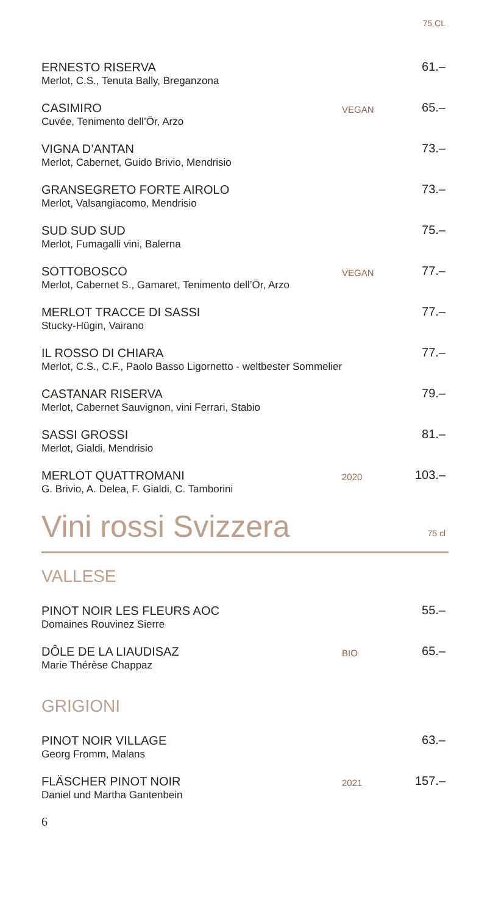75 CL
ERNESTO RISERVA
Merlot, C.S., Tenuta Bally, Breganzona
61.–
CASIMIRO
Cuvée, Tenimento dell’Ör, Arzo
VEGAN
65.–
VIGNA D’ANTAN
Merlot, Cabernet, Guido Brivio, Mendrisio
73.–
GRANSEGRETO FORTE AIROLO
Merlot, Valsangiacomo, Mendrisio
73.–
SUD SUD SUD
Merlot, Fumagalli vini, Balerna
75.–
SOTTOBOSCO
Merlot, Cabernet S., Gamaret, Tenimento dell’Ör, Arzo
VEGAN
77.–
MERLOT TRACCE DI SASSI
Stucky-Hügin, Vairano
77.–
IL ROSSO DI CHIARA
Merlot, C.S., C.F., Paolo Basso Ligornetto - weltbester Sommelier
77.–
CASTANAR RISERVA
Merlot, Cabernet Sauvignon, vini Ferrari, Stabio
79.–
SASSI GROSSI
Merlot, Gialdi, Mendrisio
81.–
MERLOT QUATTROMANI
G. Brivio, A. Delea, F. Gialdi, C. Tamborini
2020
103.–
Vini rossi Svizzera 75 cl
VALLESE
PINOT NOIR LES FLEURS AOC
Domaines Rouvinez Sierre
55.–
DÔLE DE LA LIAUDISAZ
Marie Thérèse Chappaz
BIO
65.–
GRIGIONI
PINOT NOIR VILLAGE
Georg Fromm, Malans
63.–
FLÄSCHER PINOT NOIR
Daniel und Martha Gantenbein
2021
157.–
6